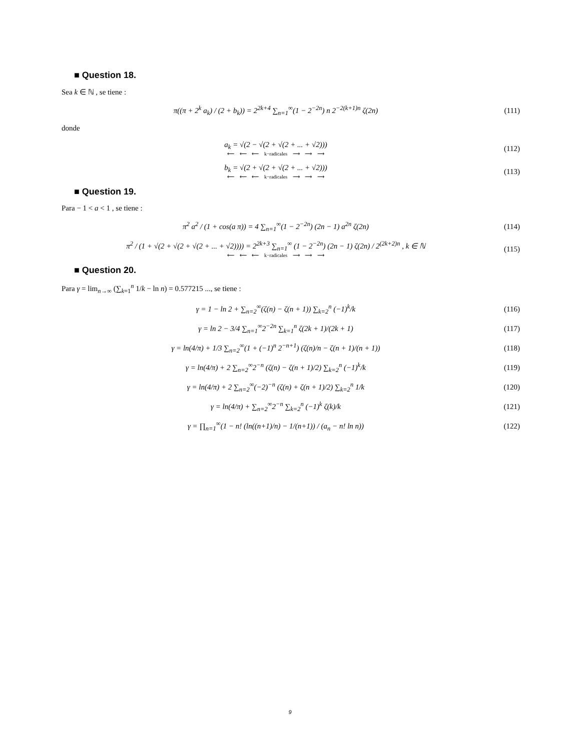■ Question 18.
Sea k ∈ ℕ , se tiene :
π((π + 2<sup>k</sup> a<sub>k</sub>) / (2 + b<sub>k</sub>)) = 2<sup>2k+4</sup> ∑<sub>n=1</sub><sup>∞</sup>(1 − 2<sup>−2n</sup>) n 2<sup>−2(k+1)n</sup> ζ(2n)
(111)
donde
a<sub>k</sub> = √(2 − √(2 + √(2 + ... + √2)))
⟵ ⟵ ⟵ k−radicales ⟶ ⟶ ⟶
(112)
b<sub>k</sub> = √(2 + √(2 + √(2 + ... + √2)))
⟵ ⟵ ⟵ k−radicales ⟶ ⟶ ⟶
(113)
■ Question 19.
Para − 1 < a < 1 , se tiene :
π<sup>2</sup> a<sup>2</sup> / (1 + cos(a π)) = 4 ∑<sub>n=1</sub><sup>∞</sup>(1 − 2<sup>−2n</sup>) (2n − 1) a<sup>2n</sup> ζ(2n)
(114)
π<sup>2</sup> / (1 + √(2 + √(2 + √(2 + ... + √2)))) = 2<sup>2k+3</sup> ∑<sub>n=1</sub><sup>∞</sup> (1 − 2<sup>−2n</sup>) (2n − 1) ζ(2n) / 2<sup>(2k+2)n</sup> , k ∈ ℕ
⟵ ⟵ ⟵ k−radicales ⟶ ⟶ ⟶
(115)
■ Question 20.
Para γ = lim<sub>n→∞</sub> (∑<sub>k=1</sub><sup>n</sup> 1/k − ln n) = 0.577215 ..., se tiene :
γ = 1 − ln 2 + ∑<sub>n=2</sub><sup>∞</sup>(ζ(n) − ζ(n + 1)) ∑<sub>k=2</sub><sup>n</sup> (−1)<sup>k</sup>/k
(116)
γ = ln 2 − 3/4 ∑<sub>n=1</sub><sup>∞</sup>2<sup>−2n</sup> ∑<sub>k=1</sub><sup>n</sup> ζ(2k + 1)/(2k + 1)
(117)
γ = ln(4/π) + 1/3 ∑<sub>n=2</sub><sup>∞</sup>(1 + (−1)<sup>n</sup> 2<sup>−n+1</sup>) (ζ(n)/n − ζ(n + 1)/(n + 1))
(118)
γ = ln(4/π) + 2 ∑<sub>n=2</sub><sup>∞</sup>2<sup>−n</sup> (ζ(n) − ζ(n + 1)/2) ∑<sub>k=2</sub><sup>n</sup> (−1)<sup>k</sup>/k
(119)
γ = ln(4/π) + 2 ∑<sub>n=2</sub><sup>∞</sup>(−2)<sup>−n</sup> (ζ(n) + ζ(n + 1)/2) ∑<sub>k=2</sub><sup>n</sup> 1/k
(120)
γ = ln(4/π) + ∑<sub>n=2</sub><sup>∞</sup>2<sup>−n</sup> ∑<sub>k=2</sub><sup>n</sup> (−1)<sup>k</sup> ζ(k)/k
(121)
γ = ∏<sub>n=1</sub><sup>∞</sup>(1 − n! (ln((n+1)/n) − 1/(n+1)) / (a<sub>n</sub> − n! ln n))
(122)
9